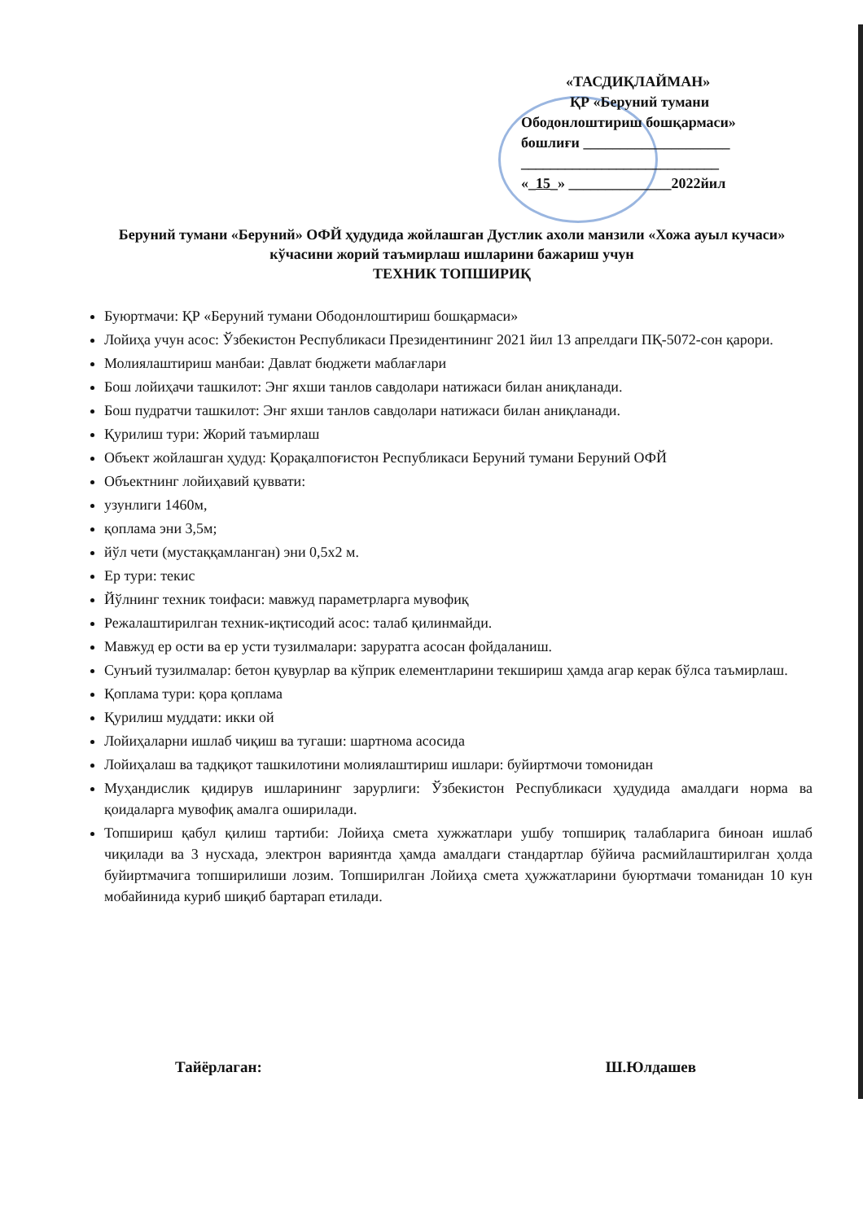«ТАСДИҚЛАЙМАН»
ҚР «Беруний тумани
Ободонлоштириш бошқармаси»
бошлиғи ____________________
___________________________
«_15_» ______________2022йил
Беруний тумани «Беруний» ОФЙ ҳудудида жойлашган Дустлик ахоли манзили «Хожа ауыл кучаси» кўчасини жорий таъмирлаш ишларини бажариш учун
ТЕХНИК ТОПШИРИҚ
Буюртмачи: ҚР «Беруний тумани Ободонлоштириш бошқармаси»
Лойиҳа учун асос: Ўзбекистон Республикаси Президентининг 2021 йил 13 апрелдаги ПҚ-5072-сон қарори.
Молиялаштириш манбаи: Давлат бюджети маблағлари
Бош лойиҳачи ташкилот: Энг яхши танлов савдолари натижаси билан аниқланади.
Бош пудратчи ташкилот: Энг яхши танлов савдолари натижаси билан аниқланади.
Қурилиш тури: Жорий таъмирлаш
Объект жойлашган ҳудуд: Қорақалпоғистон Республикаси Беруний тумани Беруний ОФЙ
Объектнинг лойиҳавий қуввати:
узунлиги 1460м,
қоплама эни 3,5м;
йўл чети (мустаққамланган) эни 0,5х2 м.
Ер тури: текис
Йўлнинг техник тоифаси: мавжуд параметрларга мувофиқ
Режалаштирилган техник-иқтисодий асос: талаб қилинмайди.
Мавжуд ер ости ва ер усти тузилмалари: заруратга асосан фойдаланиш.
Сунъий тузилмалар: бетон қувурлар ва кўприк елементларини текшириш ҳамда агар керак бўлса таъмирлаш.
Қоплама тури: қора қоплама
Қурилиш муддати: икки ой
Лойиҳаларни ишлаб чиқиш ва тугаши: шартнома асосида
Лойиҳалаш ва тадқиқот ташкилотини молиялаштириш ишлари: буйиртмочи томонидан
Муҳандислик қидирув ишларининг зарурлиги: Ўзбекистон Республикаси ҳудудида амалдаги норма ва қоидаларга мувофиқ амалга оширилади.
Топшириш қабул қилиш тартиби: Лойиҳа смета хужжатлари ушбу топшириқ талабларига биноан ишлаб чиқилади ва 3 нусхада, электрон вариянтда ҳамда амалдаги стандартлар бўйича расмийлаштирилган ҳолда буйиртмачига топширилиши лозим. Топширилган Лойиҳа смета ҳужжатларини буюртмачи томанидан 10 кун мобайинида куриб шиқиб бартарап етилади.
Тайёрлаган: Ш.Юлдашев